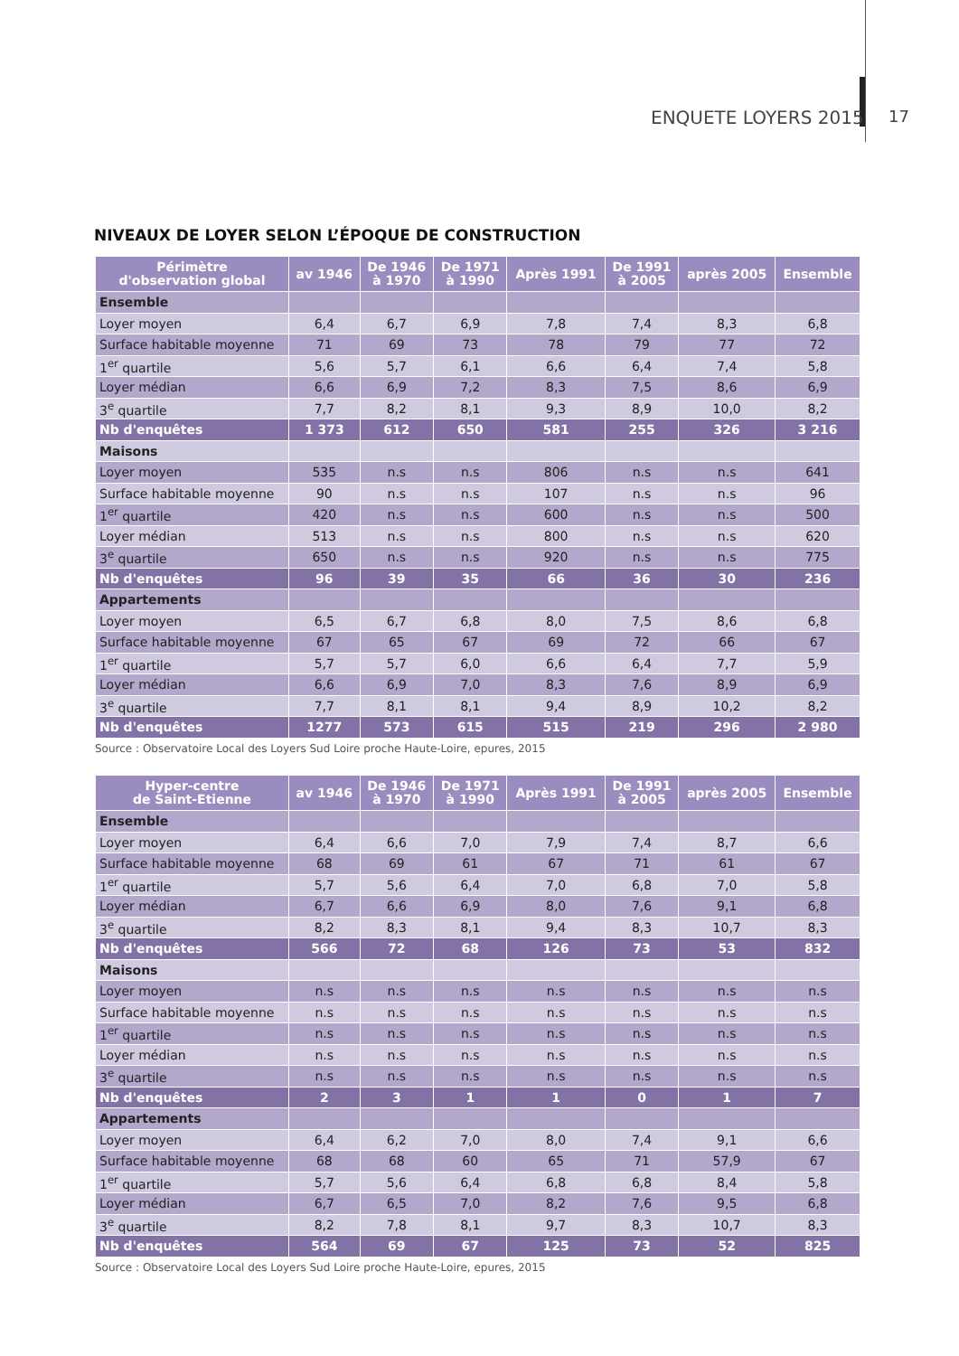ENQUETE LOYERS 2015 17
NIVEAUX DE LOYER SELON L’ÉPOQUE DE CONSTRUCTION
| Périmètre d'observation global | av 1946 | De 1946 à 1970 | De 1971 à 1990 | Après 1991 | De 1991 à 2005 | après 2005 | Ensemble |
| --- | --- | --- | --- | --- | --- | --- | --- |
| Ensemble | | | | | | | |
| Loyer moyen | 6,4 | 6,7 | 6,9 | 7,8 | 7,4 | 8,3 | 6,8 |
| Surface habitable moyenne | 71 | 69 | 73 | 78 | 79 | 77 | 72 |
| 1<sup>er</sup> quartile | 5,6 | 5,7 | 6,1 | 6,6 | 6,4 | 7,4 | 5,8 |
| Loyer médian | 6,6 | 6,9 | 7,2 | 8,3 | 7,5 | 8,6 | 6,9 |
| 3<sup>e</sup> quartile | 7,7 | 8,2 | 8,1 | 9,3 | 8,9 | 10,0 | 8,2 |
| Nb d'enquêtes | 1 373 | 612 | 650 | 581 | 255 | 326 | 3 216 |
| Maisons | | | | | | | |
| Loyer moyen | 535 | n.s | n.s | 806 | n.s | n.s | 641 |
| Surface habitable moyenne | 90 | n.s | n.s | 107 | n.s | n.s | 96 |
| 1<sup>er</sup> quartile | 420 | n.s | n.s | 600 | n.s | n.s | 500 |
| Loyer médian | 513 | n.s | n.s | 800 | n.s | n.s | 620 |
| 3<sup>e</sup> quartile | 650 | n.s | n.s | 920 | n.s | n.s | 775 |
| Nb d'enquêtes | 96 | 39 | 35 | 66 | 36 | 30 | 236 |
| Appartements | | | | | | | |
| Loyer moyen | 6,5 | 6,7 | 6,8 | 8,0 | 7,5 | 8,6 | 6,8 |
| Surface habitable moyenne | 67 | 65 | 67 | 69 | 72 | 66 | 67 |
| 1<sup>er</sup> quartile | 5,7 | 5,7 | 6,0 | 6,6 | 6,4 | 7,7 | 5,9 |
| Loyer médian | 6,6 | 6,9 | 7,0 | 8,3 | 7,6 | 8,9 | 6,9 |
| 3<sup>e</sup> quartile | 7,7 | 8,1 | 8,1 | 9,4 | 8,9 | 10,2 | 8,2 |
| Nb d'enquêtes | 1277 | 573 | 615 | 515 | 219 | 296 | 2 980 |
Source : Observatoire Local des Loyers Sud Loire proche Haute-Loire, epures, 2015
| Hyper-centre de Saint-Etienne | av 1946 | De 1946 à 1970 | De 1971 à 1990 | Après 1991 | De 1991 à 2005 | après 2005 | Ensemble |
| --- | --- | --- | --- | --- | --- | --- | --- |
| Ensemble | | | | | | | |
| Loyer moyen | 6,4 | 6,6 | 7,0 | 7,9 | 7,4 | 8,7 | 6,6 |
| Surface habitable moyenne | 68 | 69 | 61 | 67 | 71 | 61 | 67 |
| 1<sup>er</sup> quartile | 5,7 | 5,6 | 6,4 | 7,0 | 6,8 | 7,0 | 5,8 |
| Loyer médian | 6,7 | 6,6 | 6,9 | 8,0 | 7,6 | 9,1 | 6,8 |
| 3<sup>e</sup> quartile | 8,2 | 8,3 | 8,1 | 9,4 | 8,3 | 10,7 | 8,3 |
| Nb d'enquêtes | 566 | 72 | 68 | 126 | 73 | 53 | 832 |
| Maisons | | | | | | | |
| Loyer moyen | n.s | n.s | n.s | n.s | n.s | n.s | n.s |
| Surface habitable moyenne | n.s | n.s | n.s | n.s | n.s | n.s | n.s |
| 1<sup>er</sup> quartile | n.s | n.s | n.s | n.s | n.s | n.s | n.s |
| Loyer médian | n.s | n.s | n.s | n.s | n.s | n.s | n.s |
| 3<sup>e</sup> quartile | n.s | n.s | n.s | n.s | n.s | n.s | n.s |
| Nb d'enquêtes | 2 | 3 | 1 | 1 | 0 | 1 | 7 |
| Appartements | | | | | | | |
| Loyer moyen | 6,4 | 6,2 | 7,0 | 8,0 | 7,4 | 9,1 | 6,6 |
| Surface habitable moyenne | 68 | 68 | 60 | 65 | 71 | 57,9 | 67 |
| 1<sup>er</sup> quartile | 5,7 | 5,6 | 6,4 | 6,8 | 6,8 | 8,4 | 5,8 |
| Loyer médian | 6,7 | 6,5 | 7,0 | 8,2 | 7,6 | 9,5 | 6,8 |
| 3<sup>e</sup> quartile | 8,2 | 7,8 | 8,1 | 9,7 | 8,3 | 10,7 | 8,3 |
| Nb d'enquêtes | 564 | 69 | 67 | 125 | 73 | 52 | 825 |
Source : Observatoire Local des Loyers Sud Loire proche Haute-Loire, epures, 2015